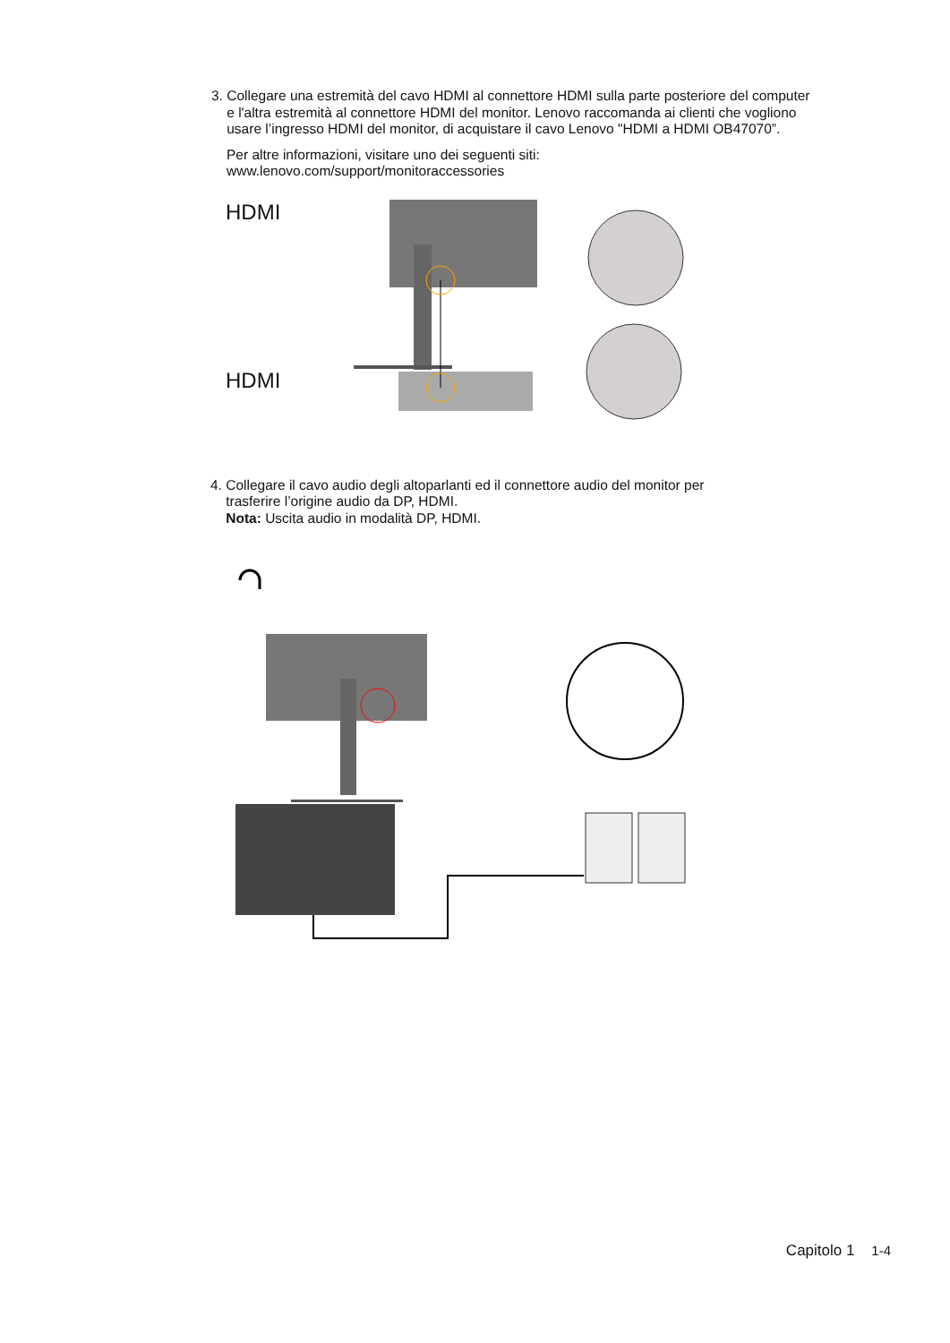3. Collegare una estremità del cavo HDMI al connettore HDMI sulla parte posteriore del computer
e l'altra estremità al connettore HDMI del monitor. Lenovo raccomanda ai clienti che vogliono
usare l’ingresso HDMI del monitor, di acquistare il cavo Lenovo "HDMI a HDMI OB47070”.
Per altre informazioni, visitare uno dei seguenti siti:
www.lenovo.com/support/monitoraccessories
HDMI
HDMI
4. Collegare il cavo audio degli altoparlanti ed il connettore audio del monitor per
trasferire l’origine audio da DP, HDMI.
Nota: Uscita audio in modalità DP, HDMI.
Capitolo 1 1-4